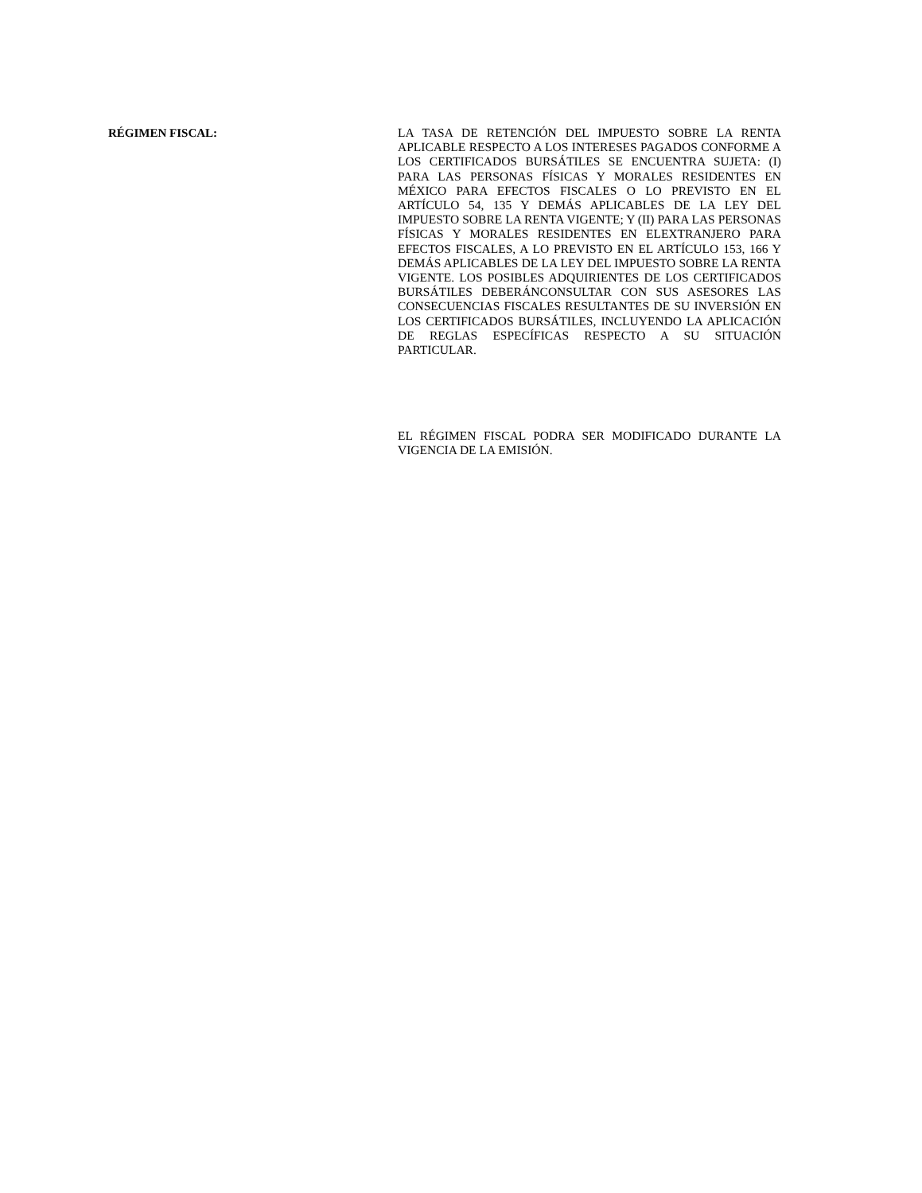RÉGIMEN FISCAL:
LA TASA DE RETENCIÓN DEL IMPUESTO SOBRE LA RENTA APLICABLE RESPECTO A LOS INTERESES PAGADOS CONFORME A LOS CERTIFICADOS BURSÁTILES SE ENCUENTRA SUJETA: (I) PARA LAS PERSONAS FÍSICAS Y MORALES RESIDENTES EN MÉXICO PARA EFECTOS FISCALES O LO PREVISTO EN EL ARTÍCULO 54, 135 Y DEMÁS APLICABLES DE LA LEY DEL IMPUESTO SOBRE LA RENTA VIGENTE; Y (II) PARA LAS PERSONAS FÍSICAS Y MORALES RESIDENTES EN ELEXTRANJERO PARA EFECTOS FISCALES, A LO PREVISTO EN EL ARTÍCULO 153, 166 Y DEMÁS APLICABLES DE LA LEY DEL IMPUESTO SOBRE LA RENTA VIGENTE. LOS POSIBLES ADQUIRIENTES DE LOS CERTIFICADOS BURSÁTILES DEBERÁNCONSULTAR CON SUS ASESORES LAS CONSECUENCIAS FISCALES RESULTANTES DE SU INVERSIÓN EN LOS CERTIFICADOS BURSÁTILES, INCLUYENDO LA APLICACIÓN DE REGLAS ESPECÍFICAS RESPECTO A SU SITUACIÓN PARTICULAR.
EL RÉGIMEN FISCAL PODRA SER MODIFICADO DURANTE LA VIGENCIA DE LA EMISIÓN.